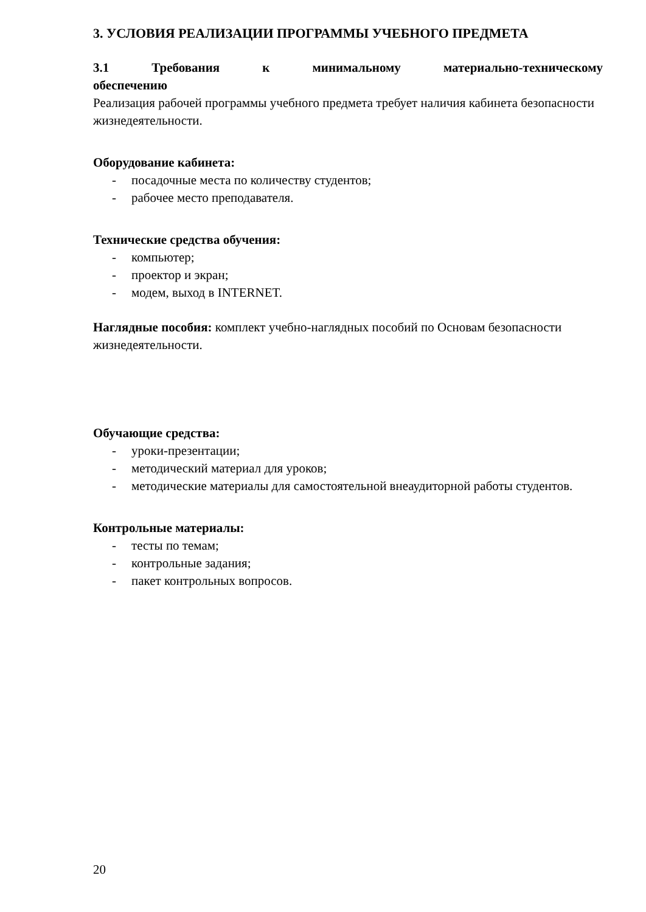3. УСЛОВИЯ РЕАЛИЗАЦИИ ПРОГРАММЫ УЧЕБНОГО ПРЕДМЕТА
3.1 Требования к минимальному материально-техническому
обеспечению
Реализация рабочей программы учебного предмета требует наличия кабинета безопасности жизнедеятельности.
Оборудование кабинета:
- посадочные места по количеству студентов;
- рабочее место преподавателя.
Технические средства обучения:
- компьютер;
- проектор и экран;
- модем, выход в INTERNET.
Наглядные пособия: комплект учебно-наглядных пособий по Основам безопасности жизнедеятельности.
Обучающие средства:
- уроки-презентации;
- методический материал для уроков;
- методические материалы для самостоятельной внеаудиторной работы студентов.
Контрольные материалы:
- тесты по темам;
- контрольные задания;
- пакет контрольных вопросов.
20